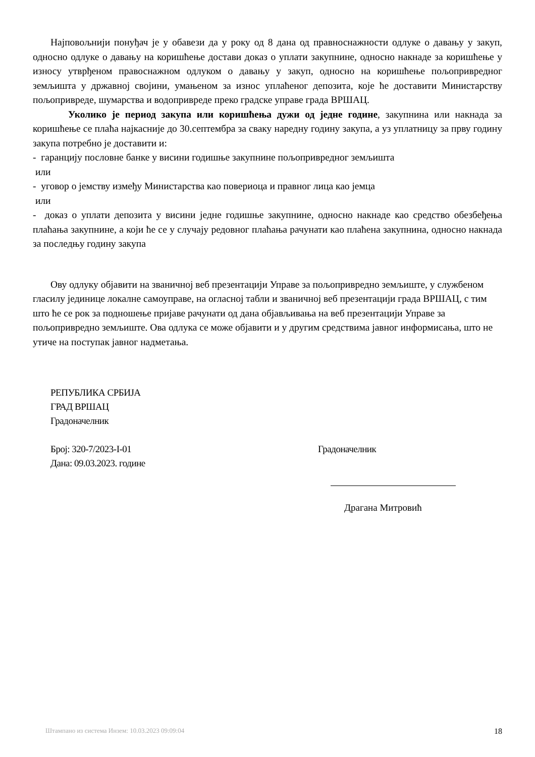Најповољнији понуђач је у обавези да у року од 8 дана од правноснажности одлуке о давању у закуп, односно одлуке о давању на коришћење достави доказ о уплати закупнине, односно накнаде за коришћење у износу утврђеном правоснажном одлуком о давању у закуп, односно на коришћење пољопривредног земљишта у државној својини, умањеном за износ уплаћеног депозита, које ће доставити Министарству пољопривреде, шумарства и водопривреде преко градске управе града ВРШАЦ.
Уколико је период закупа или коришћења дужи од једне године, закупнина или накнада за коришћење се плаћа најкасније до 30.септембра за сваку наредну годину закупа, а уз уплатницу за прву годину закупа потребно је доставити и:
- гаранцију пословне банке у висини годишње закупнине пољопривредног земљишта
или
- уговор о јемству између Министарства као повериоца и правног лица као јемца
или
- доказ о уплати депозита у висини једне годишње закупнине, односно накнаде као средство обезбеђења плаћања закупнине, а који ће се у случају редовног плаћања рачунати као плаћена закупнина, односно накнада за последњу годину закупа
Ову одлуку објавити на званичној веб презентацији Управе за пољопривредно земљиште, у службеном гласилу јединице локалне самоуправе, на огласној табли и званичној веб презентацији града ВРШАЦ, с тим што ће се рок за подношење пријаве рачунати од дана објављивања на веб презентацији Управе за пољопривредно земљиште. Ова одлука се може објавити и у другим средствима јавног информисања, што не утиче на поступак јавног надметања.
РЕПУБЛИКА СРБИЈА
ГРАД ВРШАЦ
Градоначелник
Број: 320-7/2023-I-01
Дана: 09.03.2023. године
Градоначелник
Драгана Митровић
Штампано из система Инзем: 10.03.2023 09:09:04 18